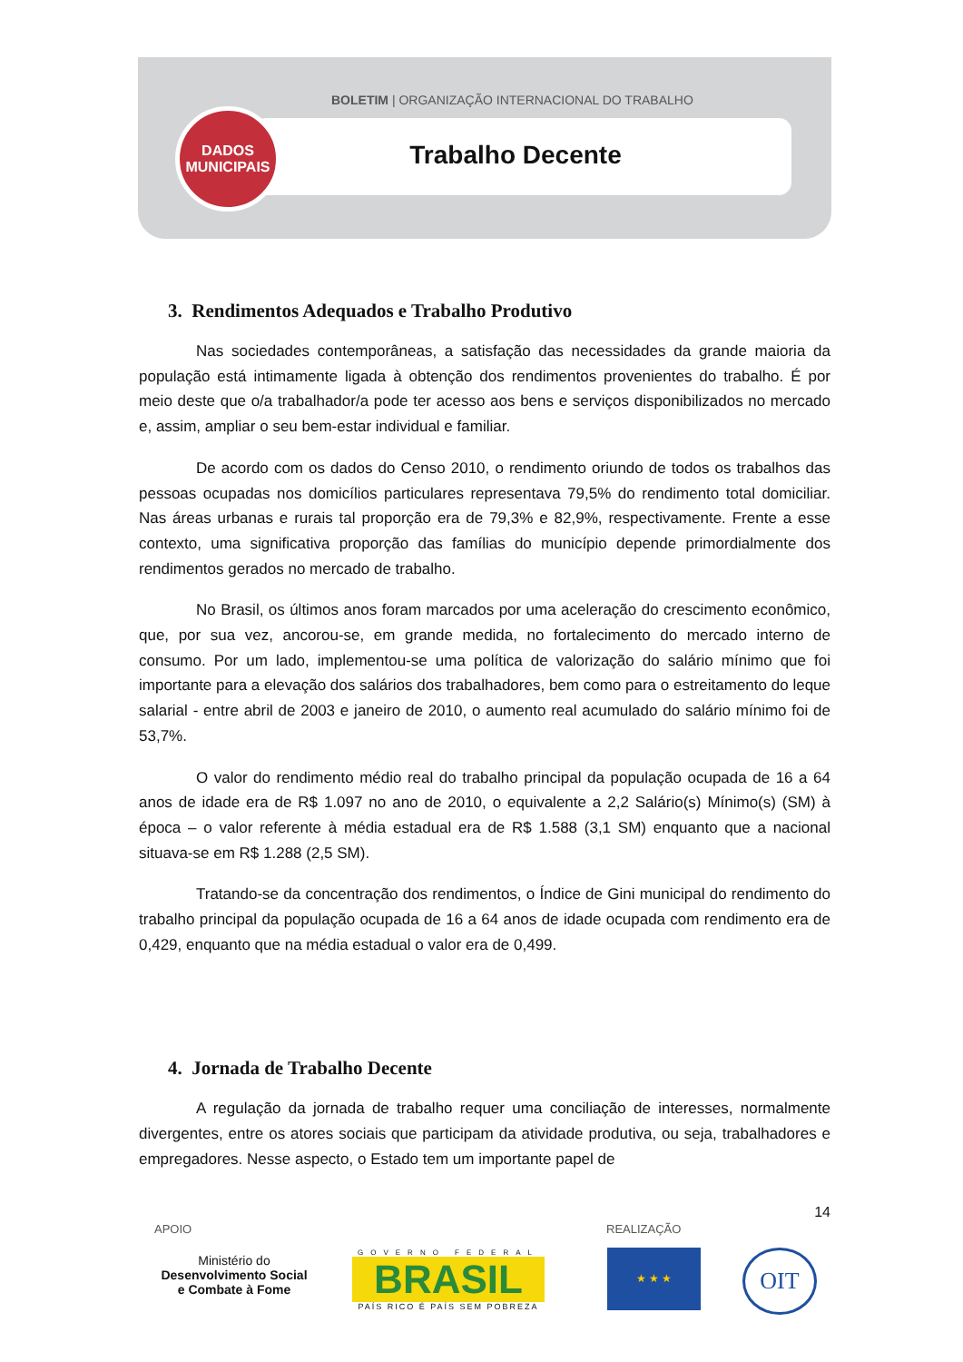BOLETIM | ORGANIZAÇÃO INTERNACIONAL DO TRABALHO
DADOS
MUNICIPAIS
Trabalho Decente
3. Rendimentos Adequados e Trabalho Produtivo
Nas sociedades contemporâneas, a satisfação das necessidades da grande maioria da população está intimamente ligada à obtenção dos rendimentos provenientes do trabalho. É por meio deste que o/a trabalhador/a pode ter acesso aos bens e serviços disponibilizados no mercado e, assim, ampliar o seu bem-estar individual e familiar.
De acordo com os dados do Censo 2010, o rendimento oriundo de todos os trabalhos das pessoas ocupadas nos domicílios particulares representava 79,5% do rendimento total domiciliar. Nas áreas urbanas e rurais tal proporção era de 79,3% e 82,9%, respectivamente. Frente a esse contexto, uma significativa proporção das famílias do município depende primordialmente dos rendimentos gerados no mercado de trabalho.
No Brasil, os últimos anos foram marcados por uma aceleração do crescimento econômico, que, por sua vez, ancorou-se, em grande medida, no fortalecimento do mercado interno de consumo. Por um lado, implementou-se uma política de valorização do salário mínimo que foi importante para a elevação dos salários dos trabalhadores, bem como para o estreitamento do leque salarial - entre abril de 2003 e janeiro de 2010, o aumento real acumulado do salário mínimo foi de 53,7%.
O valor do rendimento médio real do trabalho principal da população ocupada de 16 a 64 anos de idade era de R$ 1.097 no ano de 2010, o equivalente a 2,2 Salário(s) Mínimo(s) (SM) à época – o valor referente à média estadual era de R$ 1.588 (3,1 SM) enquanto que a nacional situava-se em R$ 1.288 (2,5 SM).
Tratando-se da concentração dos rendimentos, o Índice de Gini municipal do rendimento do trabalho principal da população ocupada de 16 a 64 anos de idade ocupada com rendimento era de 0,429, enquanto que na média estadual o valor era de 0,499.
4. Jornada de Trabalho Decente
A regulação da jornada de trabalho requer uma conciliação de interesses, normalmente divergentes, entre os atores sociais que participam da atividade produtiva, ou seja, trabalhadores e empregadores. Nesse aspecto, o Estado tem um importante papel de
14
APOIO REALIZAÇÃO
Ministério do
Desenvolvimento Social
e Combate à Fome
GOVERNO FEDERAL
BRASIL
PAÍS RICO É PAÍS SEM POBREZA
★ ★ ★ OIT